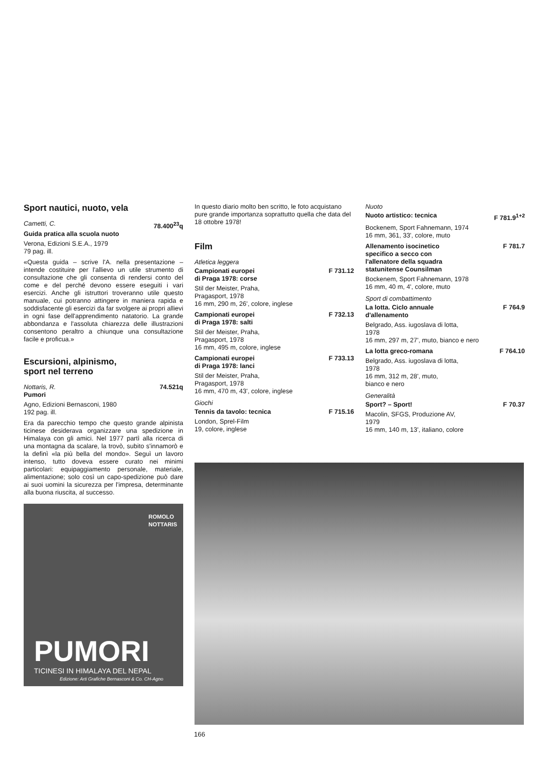Sport nautici, nuoto, vela
Cametti, C. 78.400<sup>23</sup>q
Guida pratica alla scuola nuoto
Verona, Edizioni S.E.A., 1979
79 pag. ill.
«Questa guida – scrive l'A. nella presentazione – intende costituire per l'allievo un utile strumento di consultazione che gli consenta di rendersi conto del come e del perché devono essere eseguiti i vari esercizi. Anche gli istruttori troveranno utile questo manuale, cui potranno attingere in maniera rapida e soddisfacente gli esercizi da far svolgere ai propri allievi in ogni fase dell'apprendimento natatorio. La grande abbondanza e l'assoluta chiarezza delle illustrazioni consentono peraltro a chiunque una consultazione facile e proficua.»
Escursioni, alpinismo,
sport nel terreno
Nottaris, R. 74.521q
Pumori
Agno, Edizioni Bernasconi, 1980
192 pag. ill.
Era da parecchio tempo che questo grande alpinista ticinese desiderava organizzare una spedizione in Himalaya con gli amici. Nel 1977 partì alla ricerca di una montagna da scalare, la trovò, subito s'innamorò e la definì «la più bella del mondo». Seguì un lavoro intenso, tutto doveva essere curato nei minimi particolari: equipaggiamento personale, materiale, alimentazione; solo così un capo-spedizione può dare ai suoi uomini la sicurezza per l'impresa, determinante alla buona riuscita, al successo.
ROMOLO
NOTTARIS
PUMORI
TICINESI IN HIMALAYA DEL NEPAL
Edizione: Arti Grafiche Bernasconi & Co. CH-Agno
In questo diario molto ben scritto, le foto acquistano pure grande importanza soprattutto quella che data del 18 ottobre 1978!
Film
Atletica leggera
Campionati europei
di Praga 1978: corse F 731.12
Stil der Meister, Praha,
Pragasport, 1978
16 mm, 290 m, 26', colore, inglese
Campionati europei
di Praga 1978: salti F 732.13
Stil der Meister, Praha,
Pragasport, 1978
16 mm, 495 m, colore, inglese
Campionati europei
di Praga 1978: lanci F 733.13
Stil der Meister, Praha,
Pragasport, 1978
16 mm, 470 m, 43', colore, inglese
Giochi
Tennis da tavolo: tecnica F 715.16
London, Sprel-Film
19, colore, inglese
Nuoto
Nuoto artistico: tecnica F 781.9<sup>1+2</sup>
Bockenem, Sport Fahnemann, 1974
16 mm, 361, 33', colore, muto
Allenamento isocinetico
specifico a secco con
l'allenatore della squadra
statunitense Counsilman F 781.7
Bockenem, Sport Fahnemann, 1978
16 mm, 40 m, 4', colore, muto
Sport di combattimento
La lotta. Ciclo annuale
d'allenamento F 764.9
Belgrado, Ass. iugoslava di lotta,
1978
16 mm, 297 m, 27', muto, bianco e nero
La lotta greco-romana F 764.10
Belgrado, Ass. iugoslava di lotta,
1978
16 mm, 312 m, 28', muto,
bianco e nero
Generalità
Sport? – Sport! F 70.37
Macolin, SFGS, Produzione AV,
1979
16 mm, 140 m, 13', italiano, colore
166